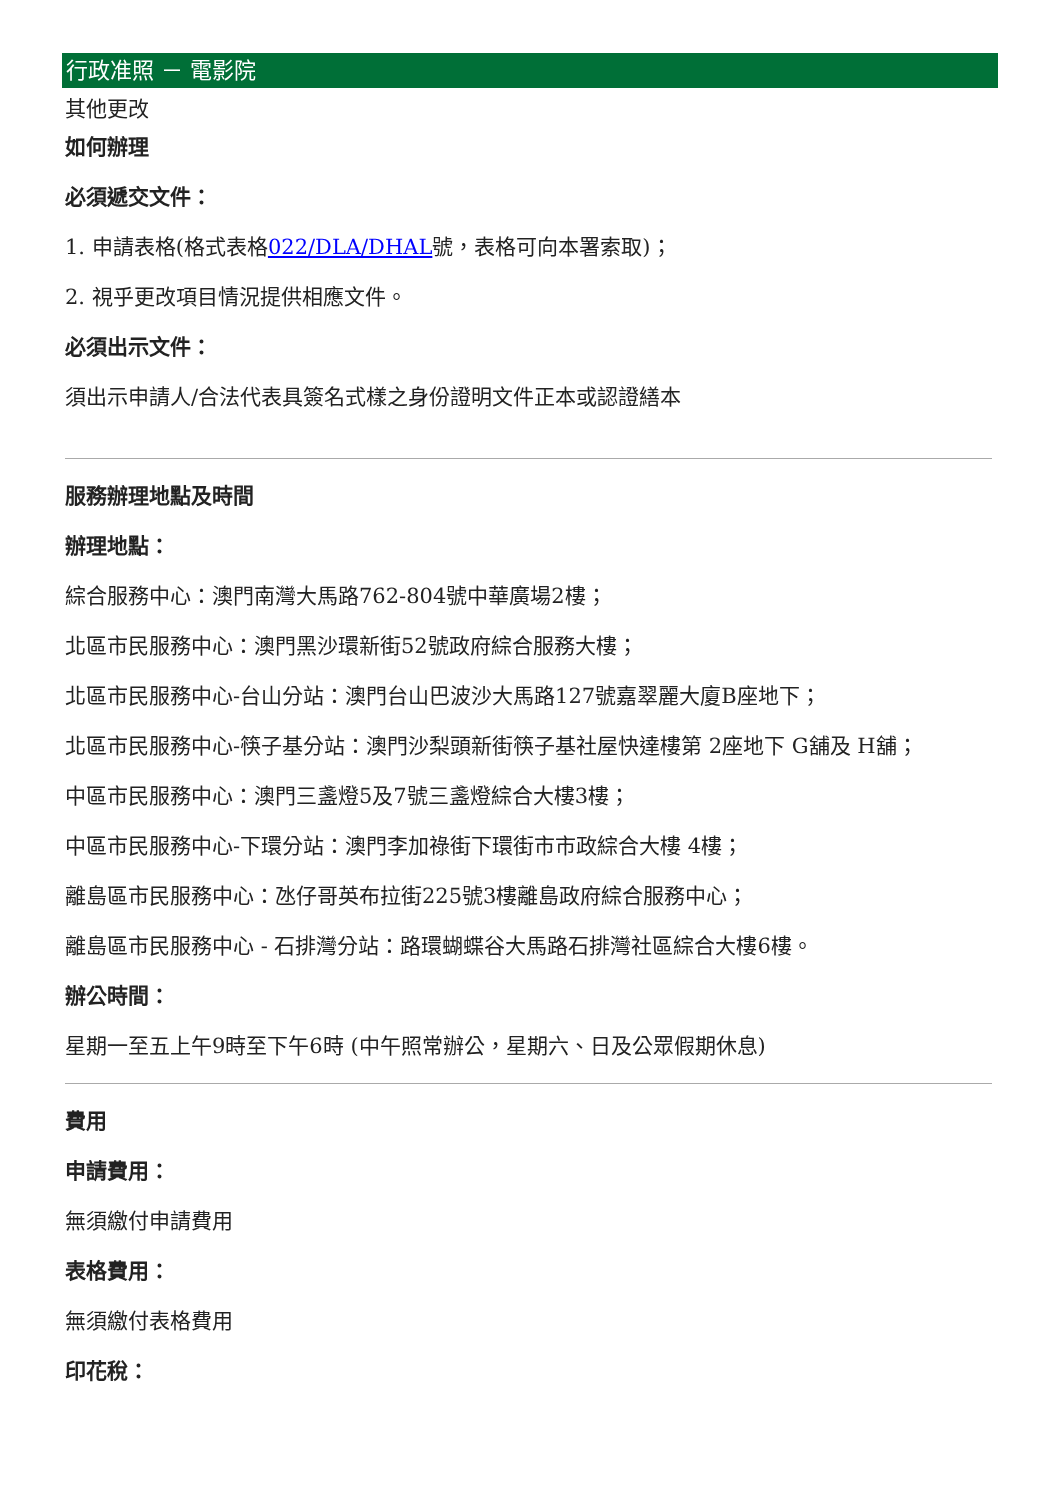行政准照 － 電影院
其他更改
如何辦理
必須遞交文件：
1. 申請表格(格式表格022/DLA/DHAL號，表格可向本署索取)；
2. 視乎更改項目情況提供相應文件。
必須出示文件：
須出示申請人/合法代表具簽名式樣之身份證明文件正本或認證繕本
服務辦理地點及時間
辦理地點：
綜合服務中心：澳門南灣大馬路762-804號中華廣場2樓；
北區市民服務中心：澳門黑沙環新街52號政府綜合服務大樓；
北區市民服務中心-台山分站：澳門台山巴波沙大馬路127號嘉翠麗大廈B座地下；
北區市民服務中心-筷子基分站：澳門沙梨頭新街筷子基社屋快達樓第 2座地下 G舖及 H舖；
中區市民服務中心：澳門三盞燈5及7號三盞燈綜合大樓3樓；
中區市民服務中心-下環分站：澳門李加祿街下環街市市政綜合大樓 4樓；
離島區市民服務中心：氹仔哥英布拉街225號3樓離島政府綜合服務中心；
離島區市民服務中心 - 石排灣分站：路環蝴蝶谷大馬路石排灣社區綜合大樓6樓。
辦公時間：
星期一至五上午9時至下午6時 (中午照常辦公，星期六、日及公眾假期休息)
費用
申請費用：
無須繳付申請費用
表格費用：
無須繳付表格費用
印花稅：